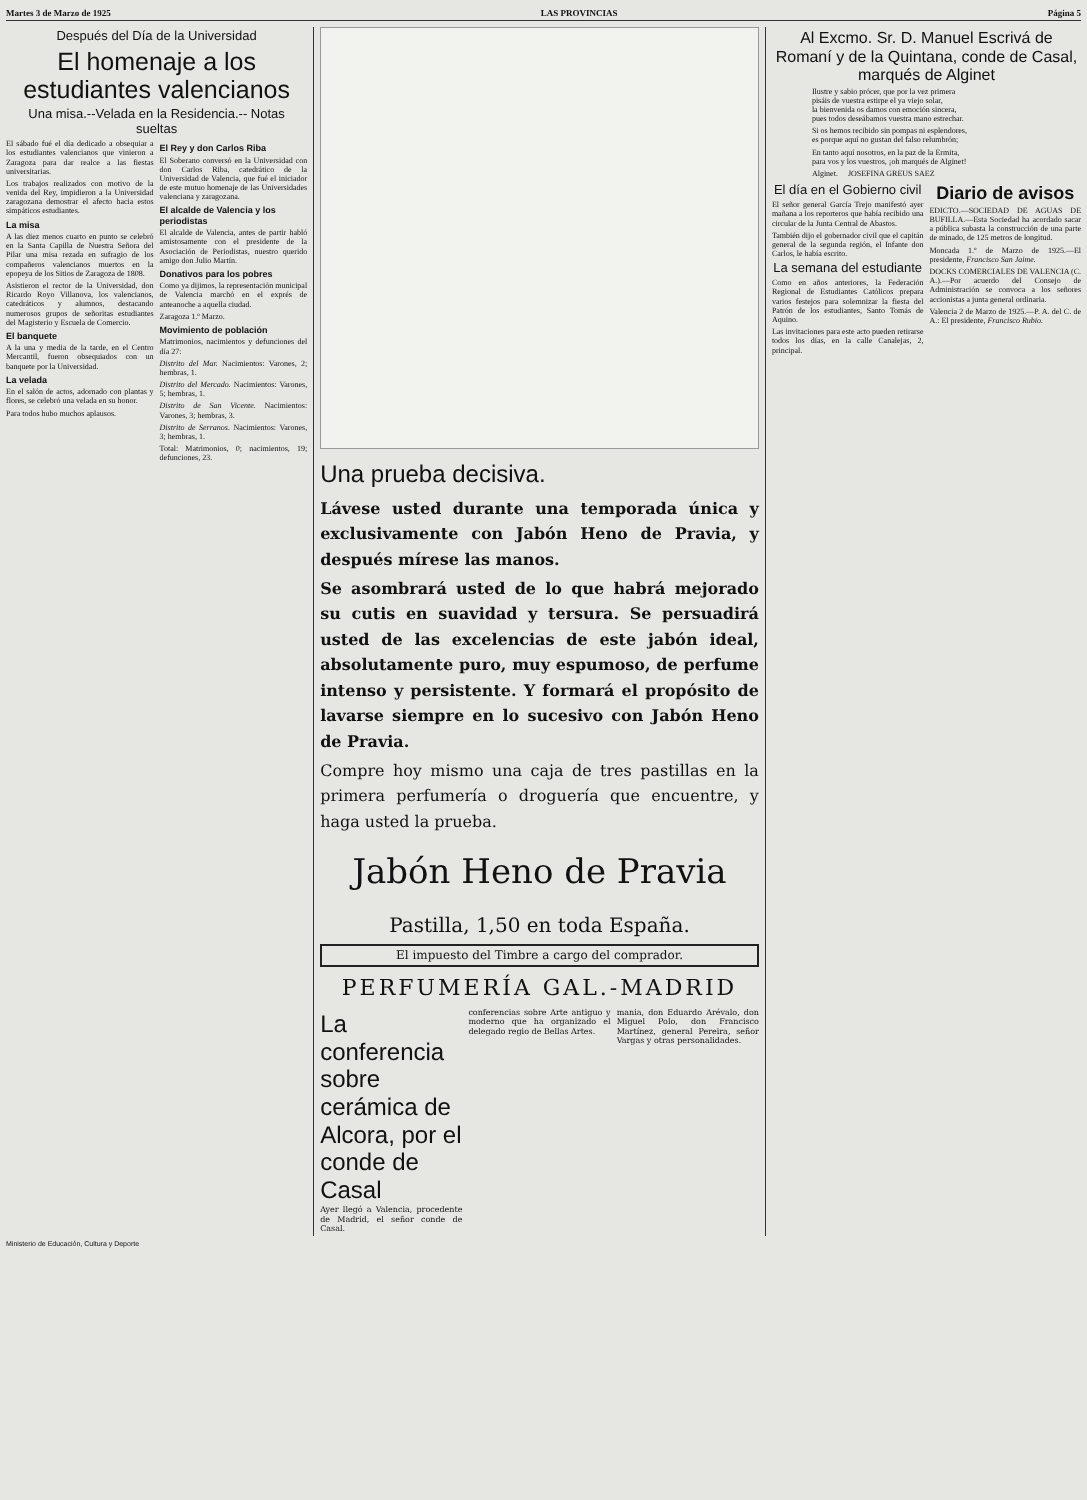Martes 3 de Marzo de 1925 LAS PROVINCIAS Página 5
Después del Día de la Universidad
El homenaje a los estudiantes valencianos
Una misa.--Velada en la Residencia.-- Notas sueltas
El sábado fué el día dedicado a obsequiar a los estudiantes valencianos que vinieron a Zaragoza para dar realce a las fiestas universitarias.
Los trabajos realizados con motivo de la venida del Rey, impidieron a la Universidad zaragozana demostrar el afecto hacia estos simpáticos estudiantes.
La misa
A las diez menos cuarto en punto se celebró en la Santa Capilla de Nuestra Señora del Pilar una misa rezada en sufragio de los compañeros valencianos muertos en la epopeya de los Sitios de Zaragoza de 1808.
Asistieron el rector de la Universidad, don Ricardo Royo Villanova, los valencianos, catedráticos y alumnos, destacando numerosos grupos de señoritas estudiantes del Magisterio y Escuela de Comercio.
El banquete
A la una y media de la tarde, en el Centro Mercantil, fueron obsequiados con un banquete por la Universidad.
La velada
En el salón de actos, adornado con plantas y flores, se celebró una velada en su honor.
Para todos hubo muchos aplausos.
El Rey y don Carlos Riba
El Soberano conversó en la Universidad con don Carlos Riba, catedrático de la Universidad de Valencia, que fué el iniciador de este mutuo homenaje de las Universidades valenciana y zaragozana.
El alcalde de Valencia y los periodistas
El alcalde de Valencia, antes de partir habló amistosamente con el presidente de la Asociación de Periodistas, nuestro querido amigo don Julio Martín.
Donativos para los pobres
Como ya dijimos, la representación municipal de Valencia marchó en el exprés de anteanoche a aquella ciudad.
Zaragoza 1.º Marzo.
Movimiento de población
Matrimonios, nacimientos y defunciones del día 27:
Distrito del Mar. Nacimientos: Varones, 2; hembras, 1.
Distrito del Mercado. Nacimientos: Varones, 5; hembras, 1.
Distrito de San Vicente. Nacimientos: Varones, 3; hembras, 3.
Distrito de Serranos. Nacimientos: Varones, 3; hembras, 1.
Total: Matrimonios, 0; nacimientos, 19; defunciones, 23.
Una prueba decisiva.
Lávese usted durante una temporada única y exclusivamente con Jabón Heno de Pravia, y después mírese las manos.
Se asombrará usted de lo que habrá mejorado su cutis en suavidad y tersura. Se persuadirá usted de las excelencias de este jabón ideal, absolutamente puro, muy espumoso, de perfume intenso y persistente. Y formará el propósito de lavarse siempre en lo sucesivo con Jabón Heno de Pravia.
Compre hoy mismo una caja de tres pastillas en la primera perfumería o droguería que encuentre, y haga usted la prueba.
Jabón Heno de Pravia
Pastilla, 1,50 en toda España.
El impuesto del Timbre a cargo del comprador.
PERFUMERÍA GAL.-MADRID
La conferencia sobre cerámica de Alcora, por el conde de Casal
Ayer llegó a Valencia, procedente de Madrid, el señor conde de Casal.
conferencias sobre Arte antiguo y moderno que ha organizado el delegado regio de Bellas Artes.
mania, don Eduardo Arévalo, don Miguel Polo, don Francisco Martínez, general Pereira, señor Vargas y otras personalidades.
Al Excmo. Sr. D. Manuel Escrivá de Romaní y de la Quintana, conde de Casal, marqués de Alginet
Ilustre y sabio prócer, que por la vez primera
pisáis de vuestra estirpe el ya viejo solar,
la bienvenida os damos con emoción sincera,
pues todos deseábamos vuestra mano estrechar.
Si os hemos recibido sin pompas ni esplendores,
es porque aquí no gustan del falso relumbrón;
En tanto aquí nosotros, en la paz de la Ermita,
para vos y los vuestros, ¡oh marqués de Alginet!
Alginet. JOSEFINA GREUS SAEZ
El día en el Gobierno civil
El señor general García Trejo manifestó ayer mañana a los reporteros que había recibido una circular de la Junta Central de Abastos.
También dijo el gobernador civil que el capitán general de la segunda región, el Infante don Carlos, le había escrito.
La semana del estudiante
Como en años anteriores, la Federación Regional de Estudiantes Católicos prepara varios festejos para solemnizar la fiesta del Patrón de los estudiantes, Santo Tomás de Aquino.
Las invitaciones para este acto pueden retirarse todos los días, en la calle Canalejas, 2, principal.
Diario de avisos
EDICTO.—SOCIEDAD DE AGUAS DE BUFILLA.—Esta Sociedad ha acordado sacar a pública subasta la construcción de una parte de minado, de 125 metros de longitud.
Moncada 1.º de Marzo de 1925.—El presidente, Francisco San Jaime.
DOCKS COMERCIALES DE VALENCIA (C. A.).—Por acuerdo del Consejo de Administración se convoca a los señores accionistas a junta general ordinaria.
Valencia 2 de Marzo de 1925.—P. A. del C. de A.: El presidente, Francisco Rubio.
Ministerio de Educación, Cultura y Deporte